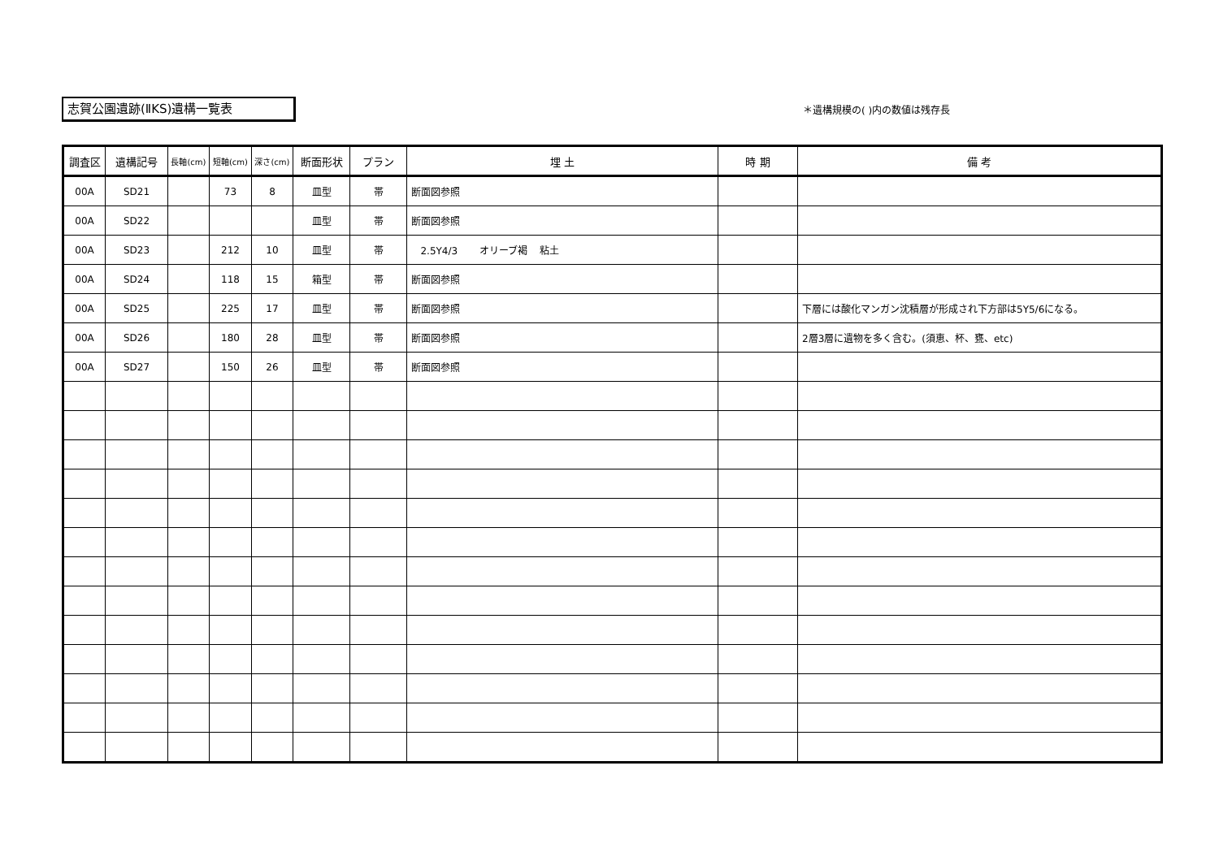志賀公園遺跡(ⅡKS)遺構一覧表 ＊遺構規模の( )内の数値は残存長
| 調査区 | 遺構記号 | 長軸(cm) | 短軸(cm) | 深さ(cm) | 断面形状 | プラン | 埋 土 | 時 期 | 備 考 |
| --- | --- | --- | --- | --- | --- | --- | --- | --- | --- |
| 00A | SD21 | | 73 | 8 | 皿型 | 帯 | 断面図参照 | | |
| 00A | SD22 | | | | 皿型 | 帯 | 断面図参照 | | |
| 00A | SD23 | | 212 | 10 | 皿型 | 帯 | 2.5Y4/3 オリーブ褐 粘土 | | |
| 00A | SD24 | | 118 | 15 | 箱型 | 帯 | 断面図参照 | | |
| 00A | SD25 | | 225 | 17 | 皿型 | 帯 | 断面図参照 | | 下層には酸化マンガン沈積層が形成され下方部は5Y5/6になる。 |
| 00A | SD26 | | 180 | 28 | 皿型 | 帯 | 断面図参照 | | 2層3層に遺物を多く含む。(須恵、杯、甕、etc) |
| 00A | SD27 | | 150 | 26 | 皿型 | 帯 | 断面図参照 | | |